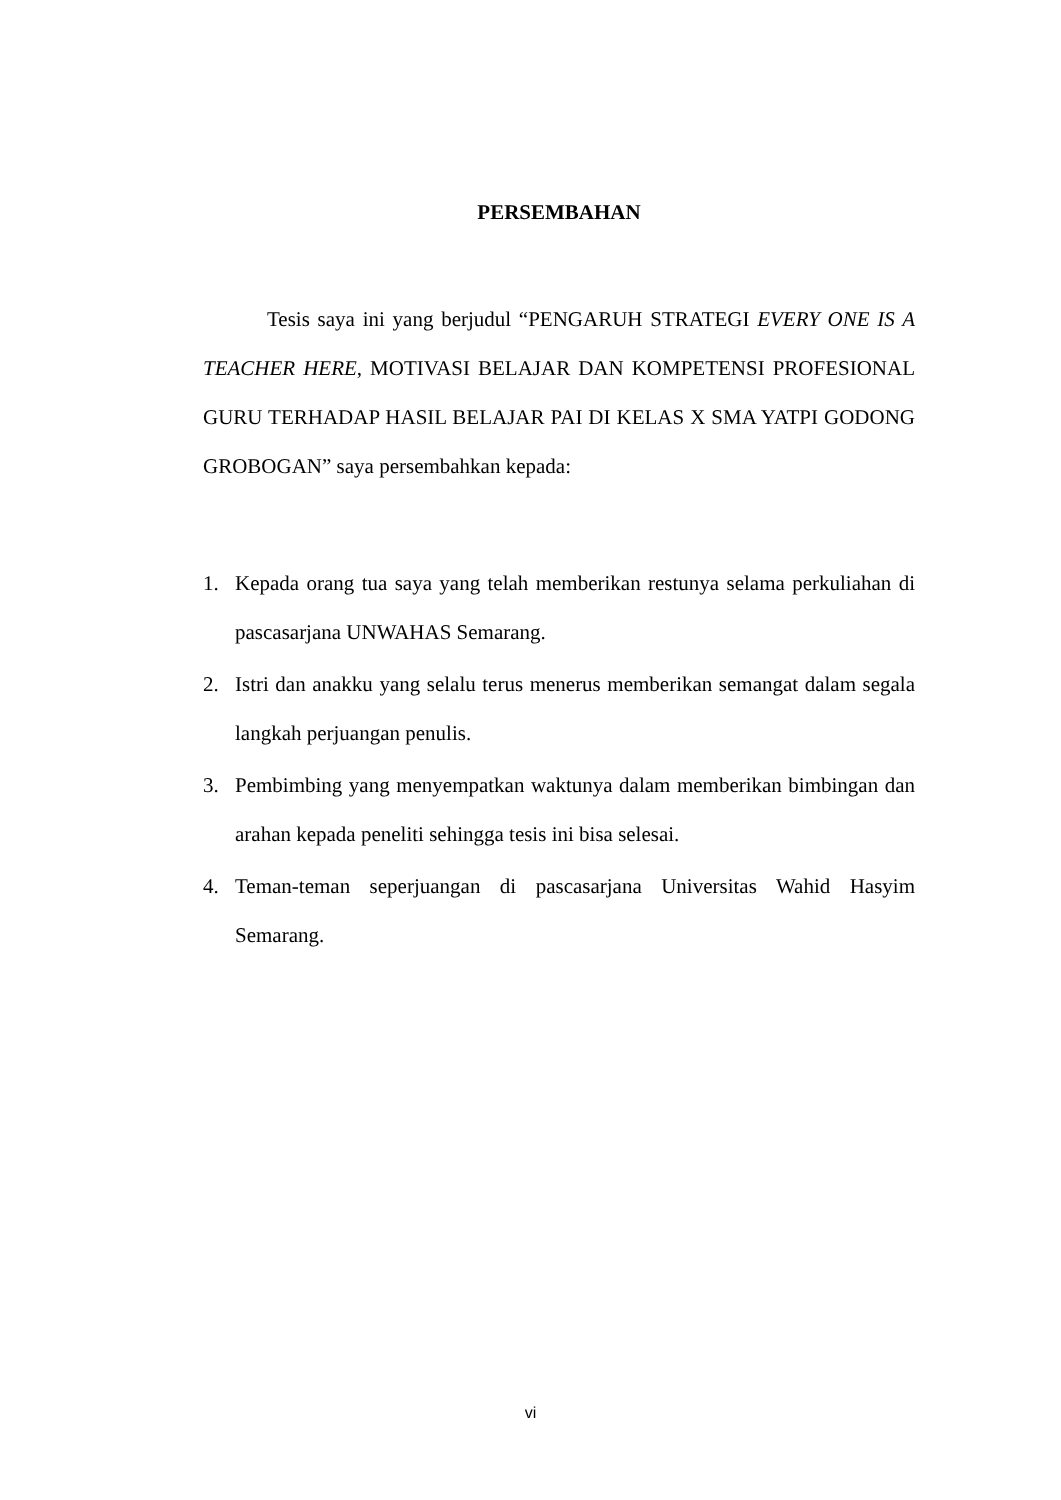PERSEMBAHAN
Tesis saya ini yang berjudul “PENGARUH STRATEGI EVERY ONE IS A TEACHER HERE, MOTIVASI BELAJAR DAN KOMPETENSI PROFESIONAL GURU TERHADAP HASIL BELAJAR PAI DI KELAS X SMA YATPI GODONG GROBOGAN” saya persembahkan kepada:
1. Kepada orang tua saya yang telah memberikan restunya selama perkuliahan di pascasarjana UNWAHAS Semarang.
2. Istri dan anakku yang selalu terus menerus memberikan semangat dalam segala langkah perjuangan penulis.
3. Pembimbing yang menyempatkan waktunya dalam memberikan bimbingan dan arahan kepada peneliti sehingga tesis ini bisa selesai.
4. Teman-teman seperjuangan di pascasarjana Universitas Wahid Hasyim Semarang.
vi